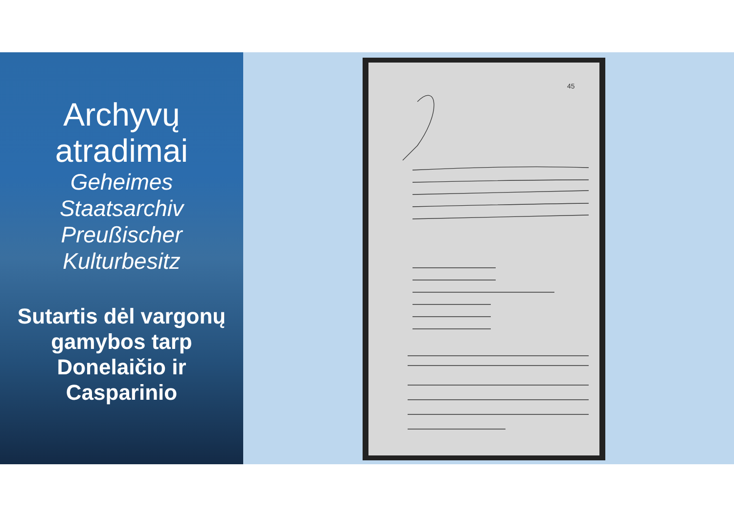Archyvų
atradimai
Geheimes
Staatsarchiv
Preußischer
Kulturbesitz
Sutartis dėl vargonų gamybos tarp Donelaičio ir Casparinio
45